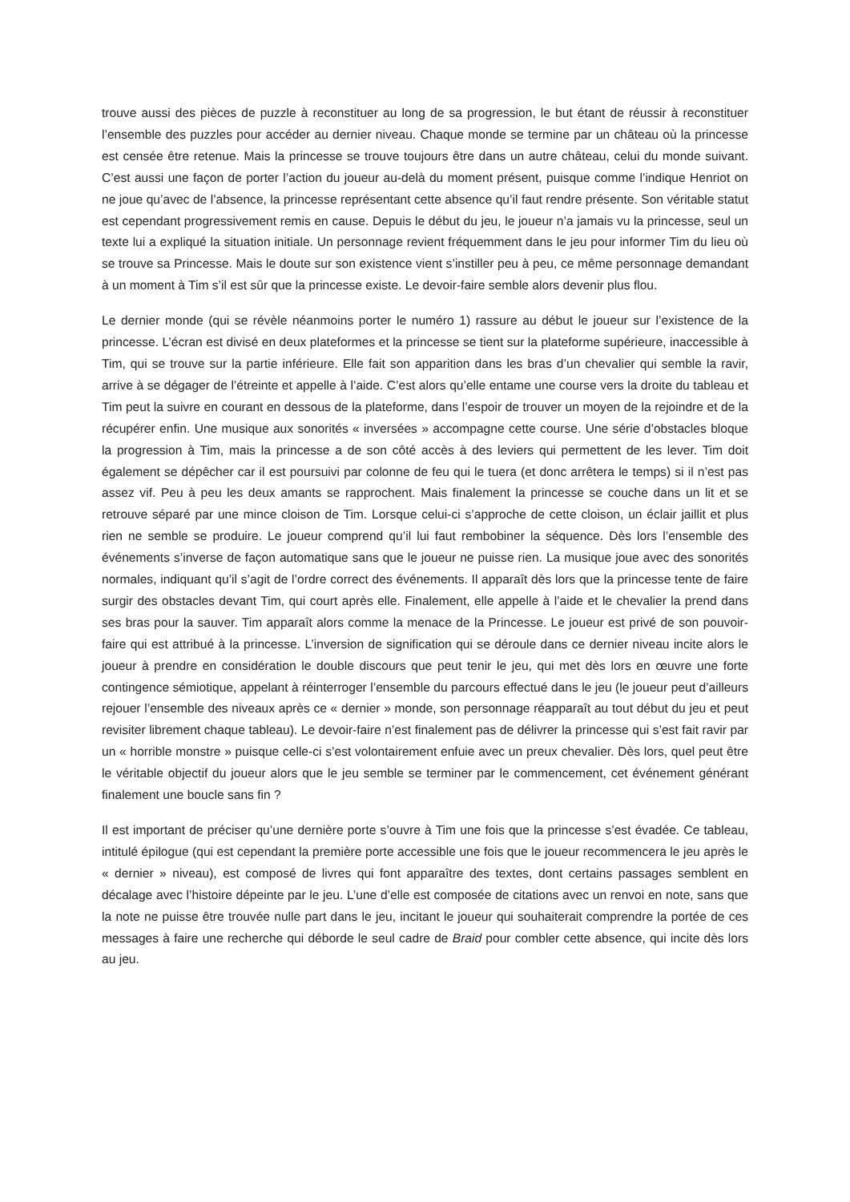trouve aussi des pièces de puzzle à reconstituer au long de sa progression, le but étant de réussir à reconstituer l’ensemble des puzzles pour accéder au dernier niveau. Chaque monde se termine par un château où la princesse est censée être retenue. Mais la princesse se trouve toujours être dans un autre château, celui du monde suivant. C’est aussi une façon de porter l’action du joueur au-delà du moment présent, puisque comme l’indique Henriot on ne joue qu’avec de l’absence, la princesse représentant cette absence qu’il faut rendre présente. Son véritable statut est cependant progressivement remis en cause. Depuis le début du jeu, le joueur n’a jamais vu la princesse, seul un texte lui a expliqué la situation initiale. Un personnage revient fréquemment dans le jeu pour informer Tim du lieu où se trouve sa Princesse. Mais le doute sur son existence vient s’instiller peu à peu, ce même personnage demandant à un moment à Tim s’il est sûr que la princesse existe. Le devoir-faire semble alors devenir plus flou.
Le dernier monde (qui se révèle néanmoins porter le numéro 1) rassure au début le joueur sur l’existence de la princesse. L’écran est divisé en deux plateformes et la princesse se tient sur la plateforme supérieure, inaccessible à Tim, qui se trouve sur la partie inférieure. Elle fait son apparition dans les bras d’un chevalier qui semble la ravir, arrive à se dégager de l’étreinte et appelle à l’aide. C’est alors qu’elle entame une course vers la droite du tableau et Tim peut la suivre en courant en dessous de la plateforme, dans l’espoir de trouver un moyen de la rejoindre et de la récupérer enfin. Une musique aux sonorités « inversées » accompagne cette course. Une série d’obstacles bloque la progression à Tim, mais la princesse a de son côté accès à des leviers qui permettent de les lever. Tim doit également se dépêcher car il est poursuivi par colonne de feu qui le tuera (et donc arrêtera le temps) si il n’est pas assez vif. Peu à peu les deux amants se rapprochent. Mais finalement la princesse se couche dans un lit et se retrouve séparé par une mince cloison de Tim. Lorsque celui-ci s’approche de cette cloison, un éclair jaillit et plus rien ne semble se produire. Le joueur comprend qu’il lui faut rembobiner la séquence. Dès lors l’ensemble des événements s’inverse de façon automatique sans que le joueur ne puisse rien. La musique joue avec des sonorités normales, indiquant qu’il s’agit de l’ordre correct des événements. Il apparaît dès lors que la princesse tente de faire surgir des obstacles devant Tim, qui court après elle. Finalement, elle appelle à l’aide et le chevalier la prend dans ses bras pour la sauver. Tim apparaît alors comme la menace de la Princesse. Le joueur est privé de son pouvoir-faire qui est attribué à la princesse. L’inversion de signification qui se déroule dans ce dernier niveau incite alors le joueur à prendre en considération le double discours que peut tenir le jeu, qui met dès lors en œuvre une forte contingence sémiotique, appelant à réinterroger l’ensemble du parcours effectué dans le jeu (le joueur peut d’ailleurs rejouer l’ensemble des niveaux après ce « dernier » monde, son personnage réapparaît au tout début du jeu et peut revisiter librement chaque tableau). Le devoir-faire n’est finalement pas de délivrer la princesse qui s’est fait ravir par un « horrible monstre » puisque celle-ci s’est volontairement enfuie avec un preux chevalier. Dès lors, quel peut être le véritable objectif du joueur alors que le jeu semble se terminer par le commencement, cet événement générant finalement une boucle sans fin ?
Il est important de préciser qu’une dernière porte s’ouvre à Tim une fois que la princesse s’est évadée. Ce tableau, intitulé épilogue (qui est cependant la première porte accessible une fois que le joueur recommencera le jeu après le « dernier » niveau), est composé de livres qui font apparaître des textes, dont certains passages semblent en décalage avec l’histoire dépeinte par le jeu. L’une d’elle est composée de citations avec un renvoi en note, sans que la note ne puisse être trouvée nulle part dans le jeu, incitant le joueur qui souhaiterait comprendre la portée de ces messages à faire une recherche qui déborde le seul cadre de Braid pour combler cette absence, qui incite dès lors au jeu.